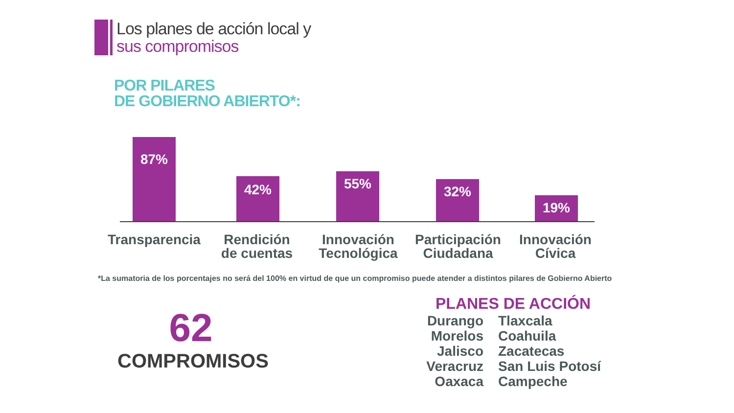Los planes de acción local y
sus compromisos
POR PILARES
DE GOBIERNO ABIERTO*:
87% 42% 55% 32% 19%
Transparencia
Rendición
de cuentas
Innovación
Tecnológica
Participación
Ciudadana
Innovación
Cívica
*La sumatoria de los porcentajes no será del 100% en virtud de que un compromiso puede atender a distintos pilares de Gobierno Abierto
62
COMPROMISOS
PLANES DE ACCIÓN
Durango
Morelos
Jalisco
Veracruz
Oaxaca
Tlaxcala
Coahuila
Zacatecas
San Luis Potosí
Campeche